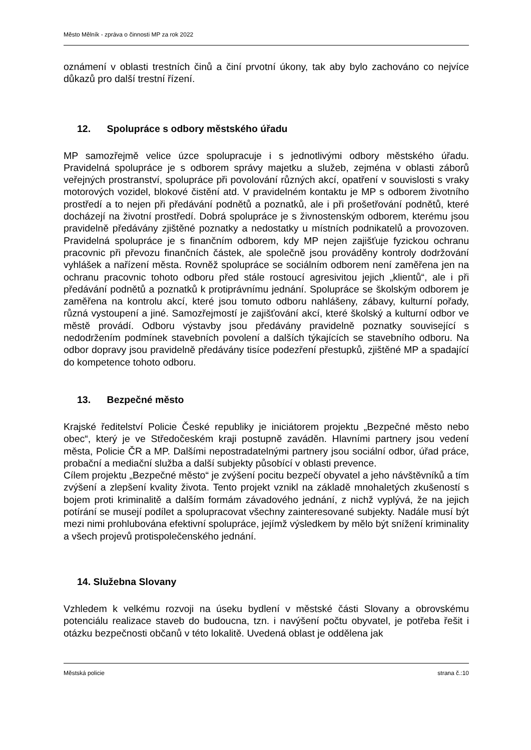Město Mělník - zpráva o činnosti MP za rok 2022
oznámení v oblasti trestních činů a činí prvotní úkony, tak aby bylo zachováno co nejvíce důkazů pro další trestní řízení.
12. Spolupráce s odbory městského úřadu
MP samozřejmě velice úzce spolupracuje i s jednotlivými odbory městského úřadu. Pravidelná spolupráce je s odborem správy majetku a služeb, zejména v oblasti záborů veřejných prostranství, spolupráce při povolování různých akcí, opatření v souvislosti s vraky motorových vozidel, blokové čistění atd. V pravidelném kontaktu je MP s odborem životního prostředí a to nejen při předávání podnětů a poznatků, ale i při prošetřování podnětů, které docházejí na životní prostředí. Dobrá spolupráce je s živnostenským odborem, kterému jsou pravidelně předávány zjištěné poznatky a nedostatky u místních podnikatelů a provozoven. Pravidelná spolupráce je s finančním odborem, kdy MP nejen zajišťuje fyzickou ochranu pracovnic při převozu finančních částek, ale společně jsou prováděny kontroly dodržování vyhlášek a nařízení města. Rovněž spolupráce se sociálním odborem není zaměřena jen na ochranu pracovnic tohoto odboru před stále rostoucí agresivitou jejich „klientů“, ale i při předávání podnětů a poznatků k protiprávnímu jednání. Spolupráce se školským odborem je zaměřena na kontrolu akcí, které jsou tomuto odboru nahlášeny, zábavy, kulturní pořady, různá vystoupení a jiné. Samozřejmostí je zajišťování akcí, které školský a kulturní odbor ve městě provádí. Odboru výstavby jsou předávány pravidelně poznatky související s nedodržením podmínek stavebních povolení a dalších týkajících se stavebního odboru. Na odbor dopravy jsou pravidelně předávány tisíce podezření přestupků, zjištěné MP a spadající do kompetence tohoto odboru.
13. Bezpečné město
Krajské ředitelství Policie České republiky je iniciátorem projektu „Bezpečné město nebo obec“, který je ve Středočeském kraji postupně zaváděn. Hlavními partnery jsou vedení města, Policie ČR a MP. Dalšími nepostradatelnými partnery jsou sociální odbor, úřad práce, probační a mediační služba a další subjekty působící v oblasti prevence.
Cílem projektu „Bezpečné město“ je zvýšení pocitu bezpečí obyvatel a jeho návštěvníků a tím zvýšení a zlepšení kvality života. Tento projekt vznikl na základě mnohaletých zkušeností s bojem proti kriminalitě a dalším formám závadového jednání, z nichž vyplývá, že na jejich potírání se musejí podílet a spolupracovat všechny zainteresované subjekty. Nadále musí být mezi nimi prohlubována efektivní spolupráce, jejímž výsledkem by mělo být snížení kriminality a všech projevů protispolečenského jednání.
14. Služebna Slovany
Vzhledem k velkému rozvoji na úseku bydlení v městské části Slovany a obrovskému potenciálu realizace staveb do budoucna, tzn. i navýšení počtu obyvatel, je potřeba řešit i otázku bezpečnosti občanů v této lokalitě. Uvedená oblast je oddělena jak
Městská policie strana č.:10